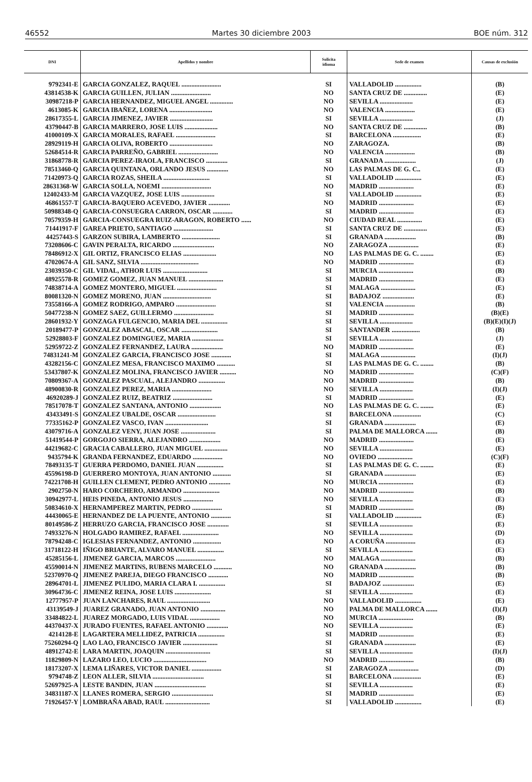46552 Martes 30 diciembre 2003 BOE núm. 312
| DNI | Apellidos y nombre | Solicita idioma | Sede de examen | Causas de exclusión |
| --- | --- | --- | --- | --- |
| 9792341-E | GARCIA GONZALEZ, RAQUEL ........................ | SI | VALLADOLID ................ | (B) |
| 43814538-K | GARCIA GUILLEN, JULIAN ........................ | NO | SANTA CRUZ DE .............. | (E) |
| 30987218-P | GARCIA HERNANDEZ, MIGUEL ANGEL .............. | NO | SEVILLA .................... | (E) |
| 4613085-K | GARCIA IBAÑEZ, LORENA .......................... | NO | VALENCIA .................. | (E) |
| 28617355-L | GARCIA JIMENEZ, JAVIER .......................... | SI | SEVILLA .................... | (J) |
| 43790447-B | GARCIA MARRERO, JOSE LUIS .................... | NO | SANTA CRUZ DE .............. | (B) |
| 41000109-X | GARCIA MORALES, RAFAEL ........................ | SI | BARCELONA ................. | (E) |
| 28929119-H | GARCIA OLIVA, ROBERTO .......................... | NO | ZARAGOZA. | (B) |
| 52684514-R | GARCIA PARREÑO, GABRIEL ........................ | NO | VALENCIA .................. | (B) |
| 31868778-R | GARCIA PEREZ-IRAOLA, FRANCISCO ............. | SI | GRANADA ................... | (J) |
| 78513460-Q | GARCIA QUINTANA, ORLANDO JESUS ............. | NO | LAS PALMAS DE G. C.. | (E) |
| 71420973-Q | GARCIA ROZAS, SHEILA ............................ | SI | VALLADOLID ................ | (E) |
| 28631368-W | GARCIA SOLLA, NOEMI .............................. | NO | MADRID ..................... | (E) |
| 12402433-M | GARCIA VAZQUEZ, JOSE LUIS .................... | SI | VALLADOLID ................ | (E) |
| 46861557-T | GARCIA-BAQUERO ACEVEDO, JAVIER ............. | NO | MADRID ..................... | (E) |
| 50988348-Q | GARCIA-CONSUEGRA CARRON, OSCAR ............ | SI | MADRID ..................... | (E) |
| 70579359-H | GARCIA-CONSUEGRA RUIZ-ARAGON, ROBERTO ...... | NO | CIUDAD REAL ............... | (E) |
| 71441917-F | GAREA PRIETO, SANTIAGO ........................ | SI | SANTA CRUZ DE .............. | (E) |
| 44257443-S | GARZON SUBIRA, LAMBERTO ....................... | SI | GRANADA ................... | (B) |
| 73208606-C | GAVIN PERALTA, RICARDO ......................... | NO | ZARAGOZA .................. | (E) |
| 78486912-X | GIL ORTIZ, FRANCISCO ELIAS .................... | NO | LAS PALMAS DE G. C. ........ | (E) |
| 47020674-A | GIL SANZ, SILVIA ................................... | NO | MADRID ..................... | (E) |
| 23039350-C | GIL VIDAL, ATHOR LUIS ........................... | SI | MURCIA ..................... | (B) |
| 48925578-R | GOMEZ GOMEZ, JUAN MANUEL ..................... | SI | MADRID ..................... | (E) |
| 74838714-A | GOMEZ MONTERO, MIGUEL ........................ | SI | MALAGA ..................... | (E) |
| 80081320-N | GOMEZ MORENO, JUAN ............................. | SI | BADAJOZ ................... | (E) |
| 73558166-A | GOMEZ RODRIGO, AMPARO ........................ | SI | VALENCIA .................. | (B) |
| 50477238-N | GOMEZ SAEZ, GUILLERMO ........................ | SI | MADRID ..................... | (B)(E) |
| 28601932-Y | GONZAGA FULGENCIO, MARIA DEL ................ | SI | SEVILLA .................... | (B)(E)(I)(J) |
| 20189477-P | GONZALEZ ABASCAL, OSCAR ...................... | SI | SANTANDER ................. | (B) |
| 52928803-F | GONZALEZ DOMINGUEZ, MARIA ................... | SI | SEVILLA .................... | (J) |
| 52959722-Z | GONZALEZ FERNANDEZ, LAURA ................... | NO | MADRID ..................... | (E) |
| 74831241-M | GONZALEZ GARCIA, FRANCISCO JOSE ............ | SI | MALAGA ..................... | (I)(J) |
| 43282156-C | GONZALEZ MESA, FRANCISCO MAXIMO ........... | SI | LAS PALMAS DE G. C. ........ | (B) |
| 53437807-K | GONZALEZ MOLINA, FRANCISCO JAVIER .......... | NO | MADRID ..................... | (C)(F) |
| 70809367-A | GONZALEZ PASCUAL, ALEJANDRO ................ | NO | MADRID ..................... | (B) |
| 48900830-R | GONZALEZ PEREZ, MARIA ........................ | NO | SEVILLA .................... | (I)(J) |
| 46920289-J | GONZALEZ RUIZ, BEATRIZ ........................ | SI | MADRID ..................... | (E) |
| 78517078-T | GONZALEZ SANTANA, ANTONIO ................... | NO | LAS PALMAS DE G. C. ........ | (E) |
| 43433491-S | GONZALEZ UBALDE, OSCAR ....................... | SI | BARCELONA ................. | (C) |
| 77335162-P | GONZALEZ VASCO, IVAN .......................... | SI | GRANADA ................... | (E) |
| 43079716-A | GONZALEZ VENY, JUAN JOSE ..................... | SI | PALMA DE MALLORCA ....... | (B) |
| 51419544-P | GORGOJO SIERRA, ALEJANDRO ................... | NO | MADRID ..................... | (E) |
| 44219682-C | GRACIA CABALLERO, JUAN MIGUEL .............. | NO | SEVILLA .................... | (E) |
| 9435794-K | GRANDA FERNANDEZ, EDUARDO .................. | NO | OVIEDO ..................... | (C)(F) |
| 78493135-T | GUERRA PERDOMO, DANIEL JUAN ................ | SI | LAS PALMAS DE G. C. ........ | (E) |
| 45596198-D | GUERRERO MONTOYA, JUAN ANTONIO ........... | SI | GRANADA ................... | (E) |
| 74221708-H | GUILLEN CLEMENT, PEDRO ANTONIO ............. | NO | MURCIA ..................... | (E) |
| 2902750-N | HARO CORCHERO, ARMANDO ...................... | NO | MADRID ..................... | (B) |
| 30942977-L | HEIS PINEDA, ANTONIO JESUS .................. | NO | SEVILLA .................... | (E) |
| 50834610-X | HERNAMPEREZ MARTIN, PEDRO .................. | SI | MADRID ..................... | (B) |
| 44430065-E | HERNANDEZ DE LA PUENTE, ANTONIO ............ | SI | VALLADOLID ................ | (E) |
| 80149586-Z | HERRUZO GARCIA, FRANCISCO JOSE ............. | SI | SEVILLA .................... | (E) |
| 74933276-N | HOLGADO RAMIREZ, RAFAEL ...................... | NO | SEVILLA .................... | (D) |
| 78794248-C | IGLESIAS FERNANDEZ, ANTONIO ................. | NO | A CORUÑA .................. | (E) |
| 31718122-H | IÑIGO BRIANTE, ALVARO MANUEL ................ | SI | SEVILLA .................... | (E) |
| 45285156-L | JIMENEZ GARCIA, MARCOS ........................ | NO | MALAGA ..................... | (B) |
| 45590014-N | JIMENEZ MARTINS, RUBENS MARCELO ........... | NO | GRANADA ................... | (B) |
| 52370970-Q | JIMENEZ PAREJA, DIEGO FRANCISCO ............ | NO | MADRID ..................... | (B) |
| 28964701-L | JIMENEZ PULIDO, MARIA CLARA I. ................ | SI | BADAJOZ ................... | (E) |
| 30964736-C | JIMENEZ REINA, JOSE LUIS ...................... | SI | SEVILLA .................... | (E) |
| 12777957-P | JUAN LANCHARES, RAUL .......................... | NO | VALLADOLID ................ | (E) |
| 43139549-J | JUAREZ GRANADO, JUAN ANTONIO ............... | NO | PALMA DE MALLORCA ....... | (I)(J) |
| 33484822-L | JUAREZ MORGADO, LUIS VIDAL .................. | NO | MURCIA ..................... | (B) |
| 44370437-X | JURADO FUENTES, RAFAEL ANTONIO ............. | NO | SEVILLA .................... | (E) |
| 4214128-E | LAGARTERA MELLIDEZ, PATRICIA ................ | SI | MADRID ..................... | (E) |
| 75260294-Q | LAO LAO, FRANCISCO JAVIER ..................... | SI | GRANADA ................... | (E) |
| 48912742-E | LARA MARTIN, JOAQUIN ........................... | SI | SEVILLA .................... | (I)(J) |
| 11829809-N | LAZARO LEO, LUCIO ................................ | NO | MADRID ..................... | (B) |
| 18173207-X | LEMA LIÑARES, VICTOR DANIEL .................. | SI | ZARAGOZA .................. | (D) |
| 9794748-Z | LEON ALLER, SILVIA ............................... | SI | BARCELONA ................. | (E) |
| 52697925-A | LESTE BANDIN, JUAN ............................... | SI | SEVILLA .................... | (E) |
| 34831187-X | LLANES ROMERA, SERGIO ......................... | SI | MADRID ..................... | (E) |
| 71926457-Y | LOMBRAÑA ABAD, RAUL ........................... | SI | VALLADOLID ................ | (E) |